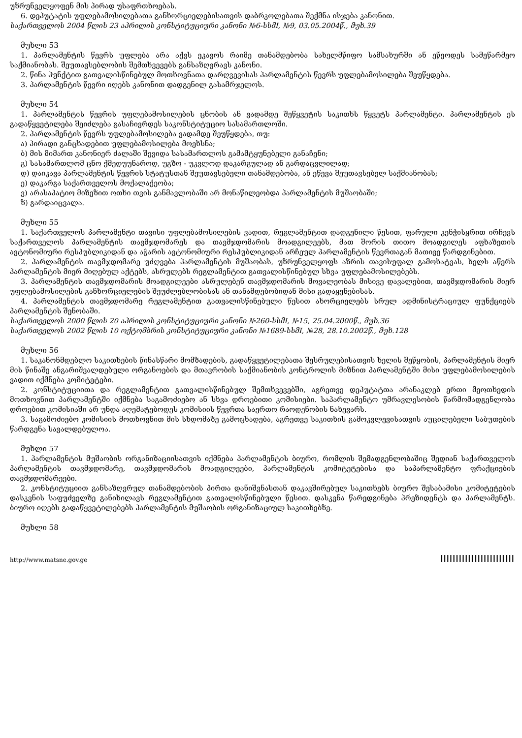უზრუნველყოფენ მის პირად უსაფრთხოებას.
6. დეპუტატის უფლებამოსილებათა განხორციელებისათვის დაბრკოლებათა შექმნა ისჯება კანონით.
საქართველოს 2004 წლის 23 აპრილის კონსტიტუციური კანონი №6-სსმI, №9, 03.05.2004წ., მუხ.39
მუხლი 53
1. პარლამენტის წევრს უფლება არა აქვს ეკავოს რაიმე თანამდებობა სახელმწიფო სამსახურში ან ეწეოდეს სამეწარმეო საქმიანობას. შეუთავსებლობის შემთხვევებს განსაზღვრავს კანონი.
2. წინა პუნქტით გათვალისწინებულ მოთხოვნათა დარღვევისას პარლამენტის წევრს უფლებამოსილება შეუწყდება.
3. პარლამენტის წევრი იღებს კანონით დადგენილ გასამრჯელოს.
მუხლი 54
1. პარლამენტის წევრის უფლებამოსილების ცნობის ან ვადამდე შეწყვეტის საკითხს წყვეტს პარლამენტი. პარლამენტის ეს გადაწყვეტილება შეიძლება გასაჩივრდეს საკონსტიტუციო სასამართლოში.
2. პარლამენტის წევრს უფლებამოსილება ვადამდე შეუწყდება, თუ:
ა) პირადი განცხადებით უფლებამოსილება მოეხსნა;
ბ) მის მიმართ კანონიერ ძალაში შევიდა სასამართლოს გამამტყუნებელი განაჩენი;
გ) სასამართლომ ცნო ქმედუუნაროდ, უგზო - უკვლოდ დაკარგულად ან გარდაცვლილად;
დ) დაიკავა პარლამენტის წევრის სტატუსთან შეუთავსებელი თანამდებობა, ან ეწევა შეუთავსებელ საქმიანობას;
ე) დაკარგა საქართველოს მოქალაქეობა;
ვ) არასაპატიო მიზეზით ოთხი თვის განმავლობაში არ მონაწილეობდა პარლამენტის მუშაობაში;
ზ) გარდაიცვალა.
მუხლი 55
1. საქართველოს პარლამენტი თავისი უფლებამოსილების ვადით, რეგლამენტით დადგენილი წესით, ფარული კენჭისყრით ირჩევს საქართველოს პარლამენტის თავმჯდომარეს და თავმჯდომარის მოადგილეებს, მათ შორის თითო მოადგილეს აფხაზეთის ავტონომიური რესპუბლიკიდან და აჭარის ავტონომიური რესპუბლიკიდან არჩეულ პარლამენტის წევრთაგან მათივე წარდგინებით.
2. პარლამენტის თავმჯდომარე უძღვება პარლამენტის მუშაობას, უზრუნველყოფს აზრის თავისუფალ გამოხატვას, ხელს აწერს პარლამენტის მიერ მიღებულ აქტებს, ასრულებს რეგლამენტით გათვალისწინებულ სხვა უფლებამოსილებებს.
3. პარლამენტის თავმჯდომარის მოადგილეები ასრულებენ თავმჯდომარის მოვალეობას მისივე დავალებით, თავმჯდომარის მიერ უფლებამოსილების განხორციელების შეუძლებლობისას ან თანამდებობიდან მისი გადაყენებისას.
4. პარლამენტის თავმჯდომარე რეგლამენტით გათვალისწინებული წესით ახორციელებს სრულ ადმინისტრაციულ ფუნქციებს პარლამენტის შენობაში.
საქართველოს 2000 წლის 20 აპრილის კონსტიტუციური კანონი №260-სსმI, №15, 25.04.2000წ., მუხ.36
საქართველოს 2002 წლის 10 ოქტომბრის კონსტიტუციური კანონი №1689-სსმI, №28, 28.10.2002წ., მუხ.128
მუხლი 56
1. საკანონმდებლო საკითხების წინასწარი მომზადების, გადაწყვეტილებათა შესრულებისათვის ხელის შეწყობის, პარლამენტის მიერ მის წინაშე ანგარიშვალდებული ორგანოების და მთავრობის საქმიანობის კონტროლის მიზნით პარლამენტში მისი უფლებამოსილების ვადით იქმნება კომიტეტები.
2. კონსტიტუციითა და რეგლამენტით გათვალისწინებულ შემთხვევებში, აგრეთვე დეპუტატთა არანაკლებ ერთი მეოთხედის მოთხოვნით პარლამენტში იქმნება საგამოძიებო ან სხვა დროებითი კომისიები. საპარლამენტო უმრავლესობის წარმომადგენლობა დროებით კომისიაში არ უნდა აღემატებოდეს კომისიის წევრთა საერთო რაოდენობის ნახევარს.
3. საგამოძიებო კომისიის მოთხოვნით მის სხდომაზე გამოცხადება, აგრეთვე საკითხის გამოკვლევისათვის აუცილებელი საბუთების წარდგენა სავალდებულოა.
მუხლი 57
1. პარლამენტის მუშაობის ორგანიზაციისათვის იქმნება პარლამენტის ბიურო, რომლის შემადგენლობაშიც შედიან საქართველოს პარლამენტის თავმჯდომარე, თავმჯდომარის მოადგილეები, პარლამენტის კომიტეტებისა და საპარლამენტო ფრაქციების თავმჯდომარეები.
2. კონსტიტუციით განსაზღვრულ თანამდებობის პირთა დანიშვნასთან დაკავშირებულ საკითხებს ბიურო შესაბამისი კომიტეტების დასკვნის საფუძველზე განიხილავს რეგლამენტით გათვალისწინებული წესით. დასკვნა წარედგინება პრეზიდენტს და პარლამენტს. ბიურო იღებს გადაწყვეტილებებს პარლამენტის მუშაობის ორგანიზაციულ საკითხებზე.
მუხლი 58
http://www.matsne.gov.ge